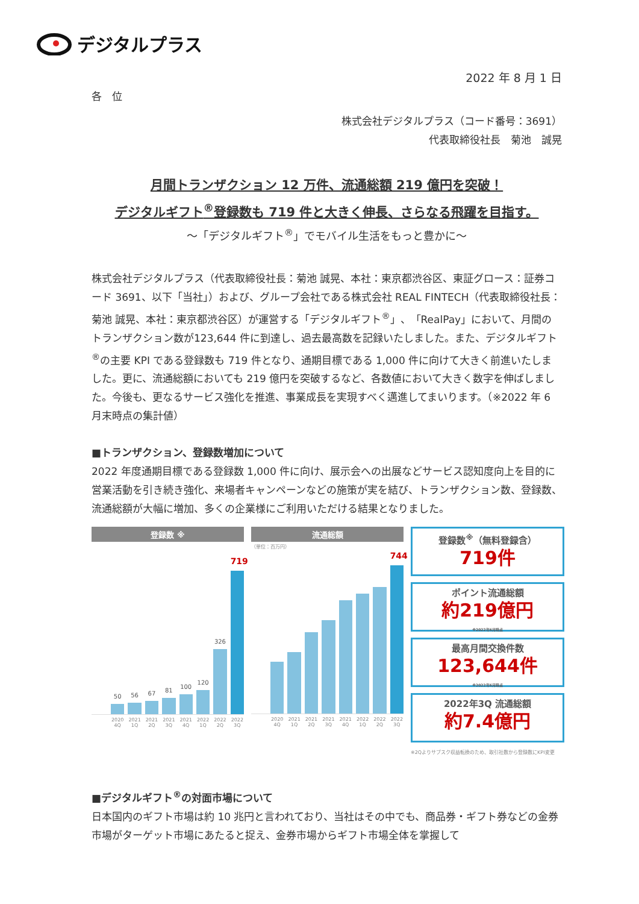デジタルプラス
2022 年 8 月 1 日
各　位
株式会社デジタルプラス（コード番号：3691）
代表取締役社長　菊池　誠晃
月間トランザクション 12 万件、流通総額 219 億円を突破！
デジタルギフト<sup>®</sup>登録数も 719 件と大きく伸長、さらなる飛躍を目指す。
～「デジタルギフト<sup>®</sup>」でモバイル生活をもっと豊かに～
株式会社デジタルプラス（代表取締役社長：菊池 誠晃、本社：東京都渋谷区、東証グロース：証券コード 3691、以下「当社」）および、グループ会社である株式会社 REAL FINTECH（代表取締役社長：菊池 誠晃、本社：東京都渋谷区）が運営する「デジタルギフト<sup>®</sup>」、「RealPay」において、月間のトランザクション数が123,644 件に到達し、過去最高数を記録いたしました。また、デジタルギフト<sup>®</sup>の主要 KPI である登録数も 719 件となり、通期目標である 1,000 件に向けて大きく前進いたしました。更に、流通総額においても 219 億円を突破するなど、各数値において大きく数字を伸ばしました。今後も、更なるサービス強化を推進、事業成長を実現すべく邁進してまいります。（※2022 年 6 月末時点の集計値）
■トランザクション、登録数増加について
2022 年度通期目標である登録数 1,000 件に向け、展示会への出展などサービス認知度向上を目的に営業活動を引き続き強化、来場者キャンペーンなどの施策が実を結び、トランザクション数、登録数、流通総額が大幅に増加、多くの企業様にご利用いただける結果となりました。
登録数 ※
50
56
67
81
100
120
326
719
2020 4Q 2021 1Q 2021 2Q 2021 3Q 2021 4Q 2022 1Q 2022 2Q 2022 3Q
流通総額
（単位：百万円）
744
2020 4Q 2021 1Q 2021 2Q 2021 3Q 2021 4Q 2022 1Q 2022 2Q 2022 3Q
登録数<sup>※</sup>（無料登録含）
719件
ポイント流通総額
約219億円
※2022年6月時点
最高月間交換件数
123,644件
※2022年6月時点
2022年3Q 流通総額
約7.4億円
※2Qよりサブスク収益転換のため、取引社数から登録数にKPI変更
■デジタルギフト<sup>®</sup>の対面市場について
日本国内のギフト市場は約 10 兆円と言われており、当社はその中でも、商品券・ギフト券などの金券市場がターゲット市場にあたると捉え、金券市場からギフト市場全体を掌握して